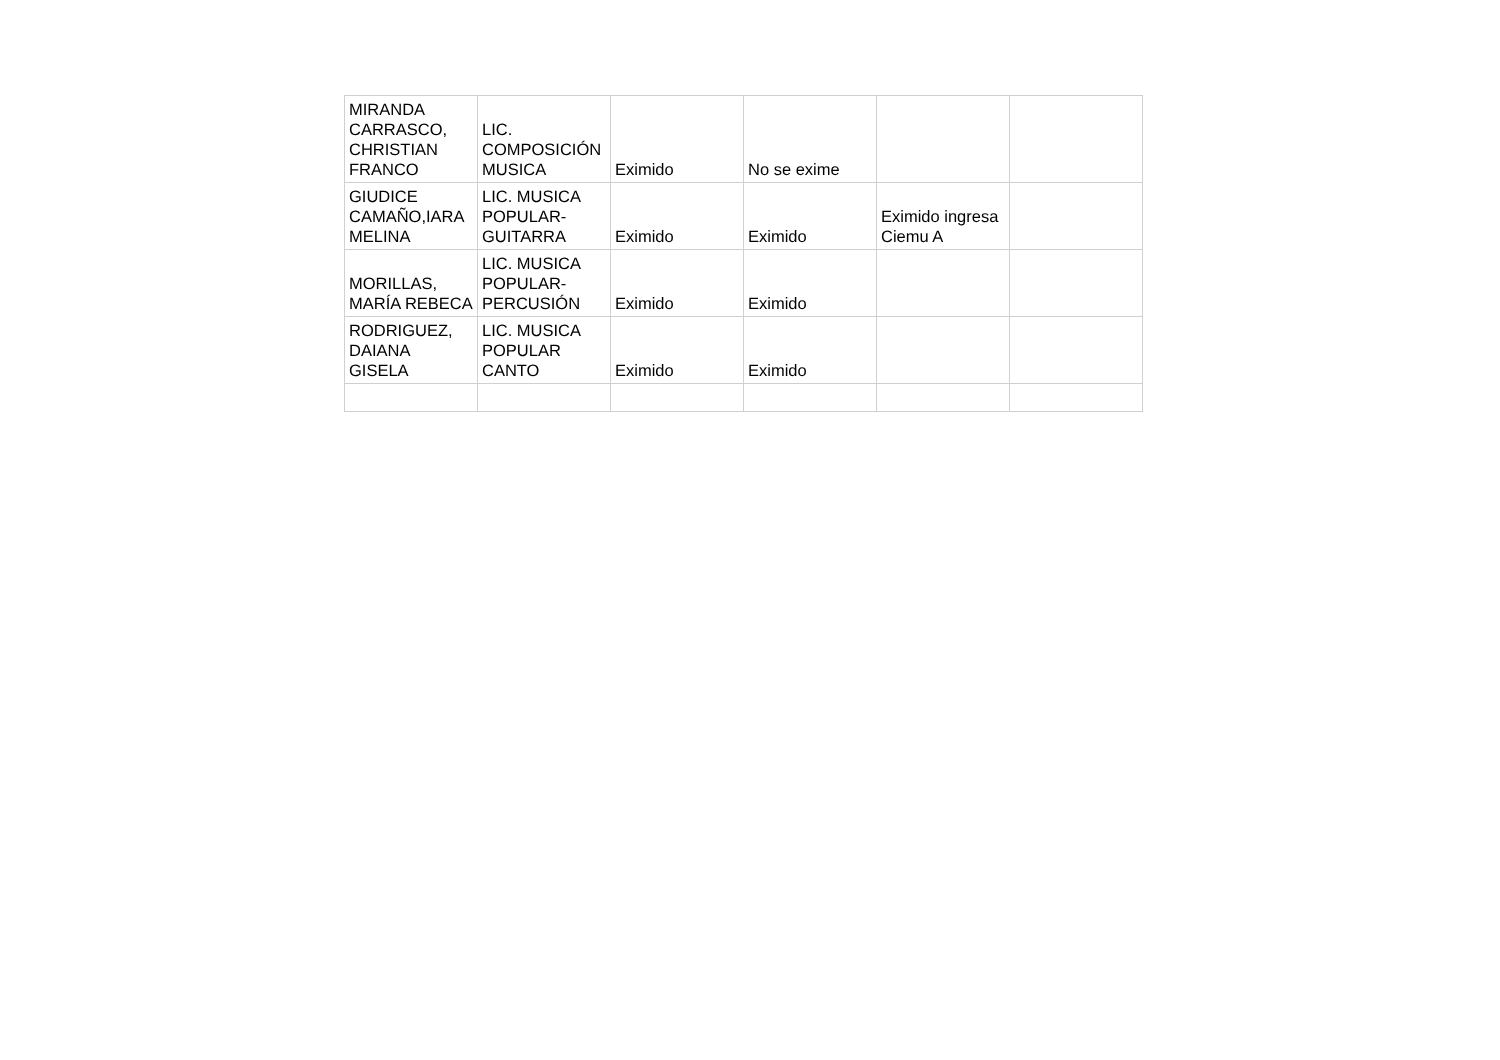| MIRANDA CARRASCO, CHRISTIAN FRANCO | LIC. COMPOSICIÓN MUSICA | Eximido | No se exime | | |
| GIUDICE CAMAÑO,IARA MELINA | LIC. MUSICA POPULAR-GUITARRA | Eximido | Eximido | Eximido ingresa Ciemu A | |
| MORILLAS, MARÍA REBECA | LIC. MUSICA POPULAR-PERCUSIÓN | Eximido | Eximido | | |
| RODRIGUEZ, DAIANA GISELA | LIC. MUSICA POPULAR CANTO | Eximido | Eximido | | |